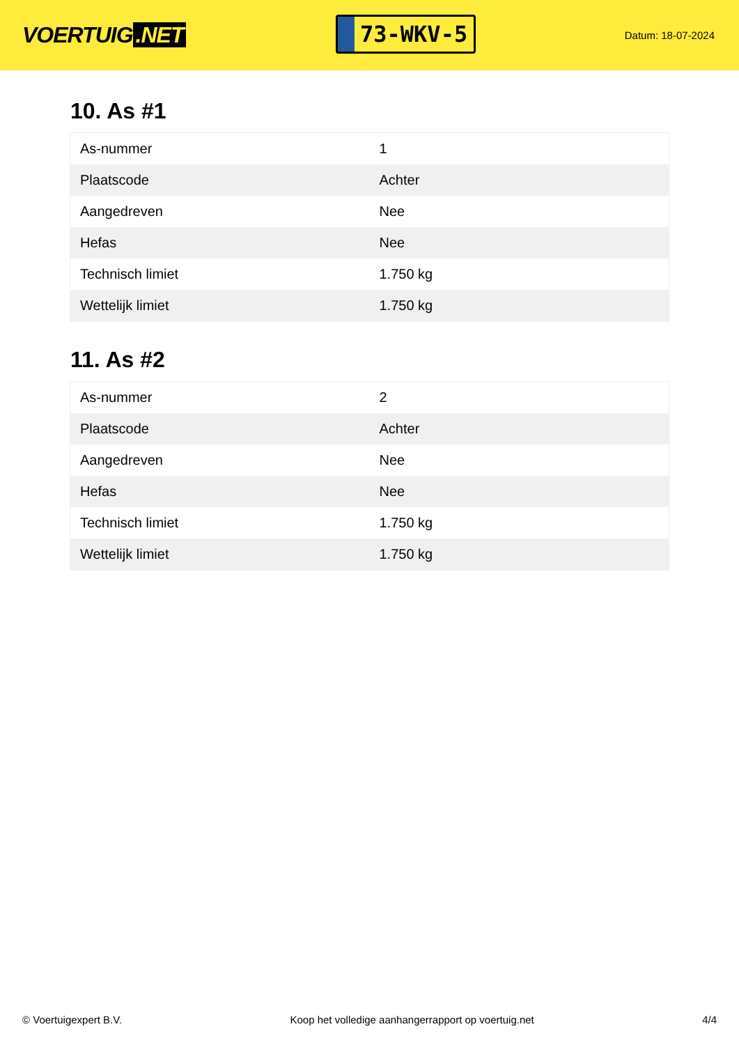VOERTUIG.NET
73-WKV-5
Datum: 18-07-2024
10. As #1
| As-nummer | 1 |
| Plaatscode | Achter |
| Aangedreven | Nee |
| Hefas | Nee |
| Technisch limiet | 1.750 kg |
| Wettelijk limiet | 1.750 kg |
11. As #2
| As-nummer | 2 |
| Plaatscode | Achter |
| Aangedreven | Nee |
| Hefas | Nee |
| Technisch limiet | 1.750 kg |
| Wettelijk limiet | 1.750 kg |
© Voertuigexpert B.V. Koop het volledige aanhangerrapport op voertuig.net
4/4